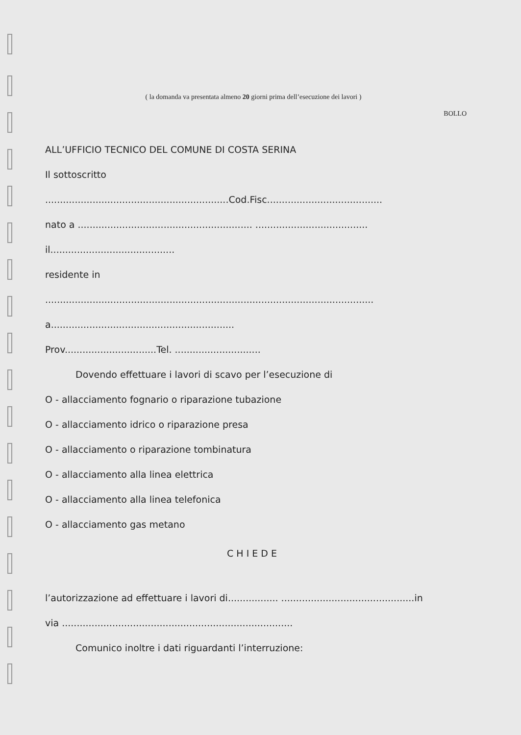( la domanda va presentata almeno 20 giorni prima dell’esecuzione dei lavori )
BOLLO
ALL’UFFICIO TECNICO DEL COMUNE DI COSTA SERINA
Il sottoscritto
..............................................................Cod.Fisc.......................................
nato a ........................................................... ......................................
il..........................................
residente in
...............................................................................................................
a..............................................................
Prov...............................Tel. .............................
Dovendo effettuare i lavori di scavo per l’esecuzione di
O - allacciamento fognario o riparazione tubazione
O - allacciamento idrico o riparazione presa
O - allacciamento o riparazione tombinatura
O - allacciamento alla linea elettrica
O - allacciamento alla linea telefonica
O - allacciamento gas metano
CHIEDE
l’autorizzazione ad effettuare i lavori di................. .............................................in
via ..............................................................................
Comunico inoltre i dati riguardanti l’interruzione: